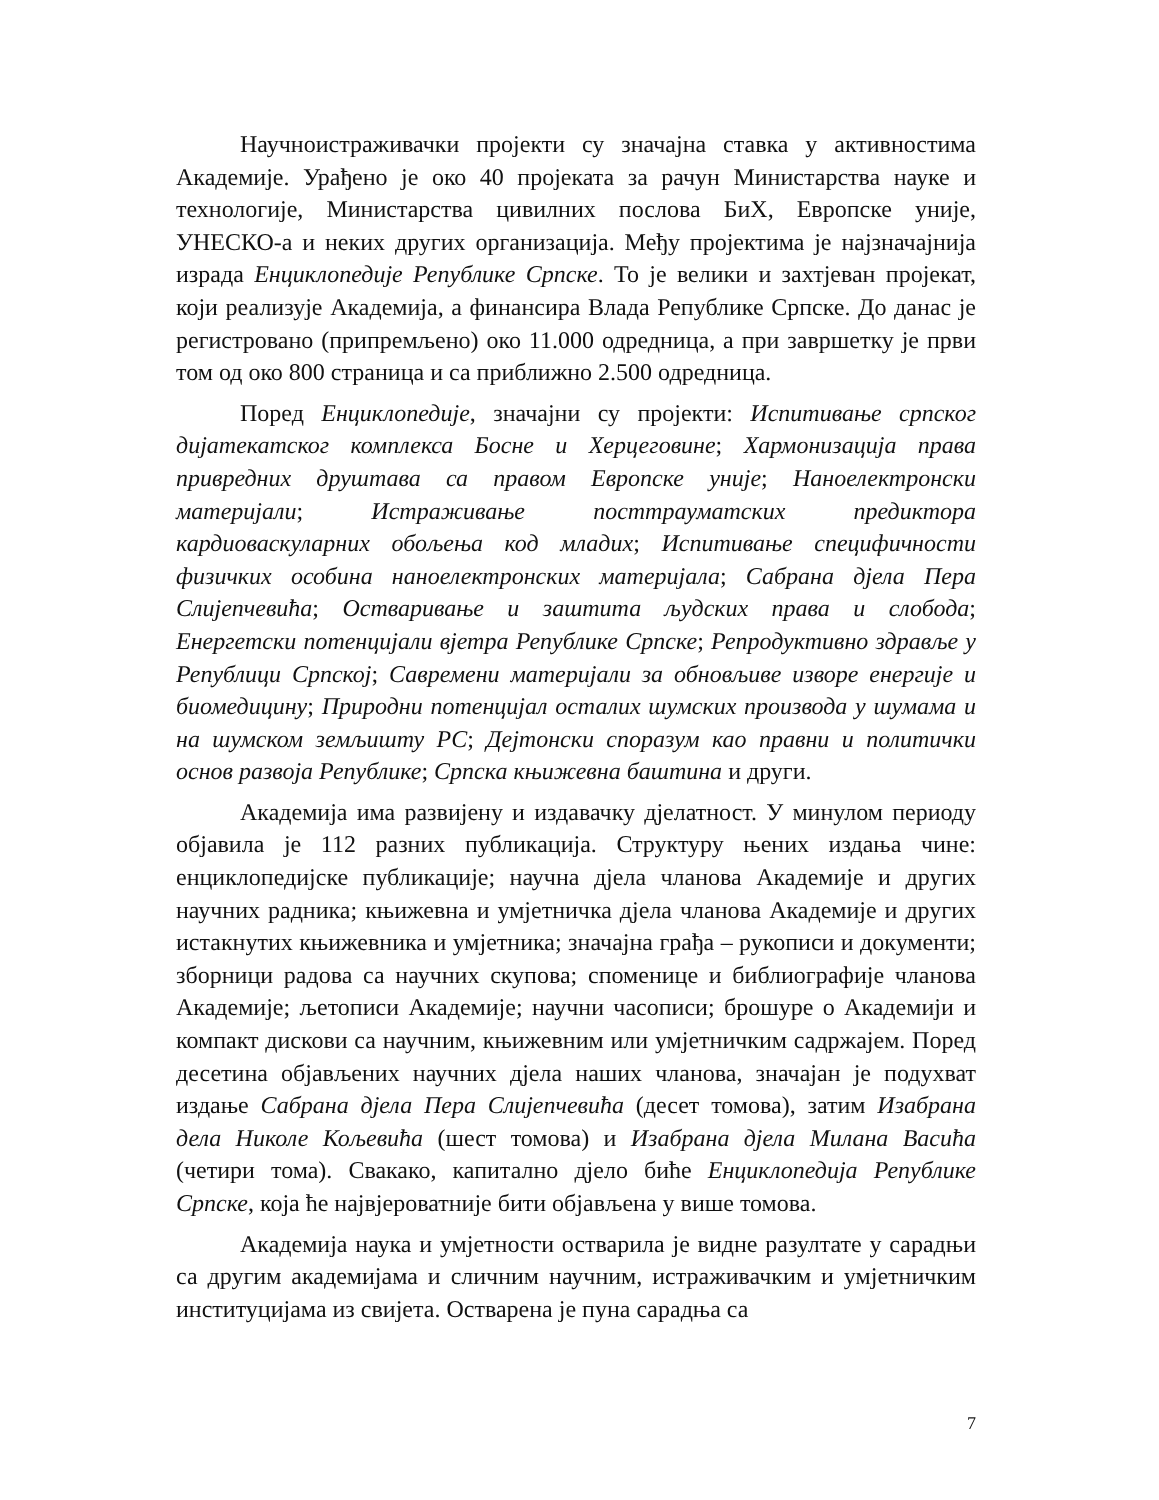Научноистраживачки пројекти су значајна ставка у активностима Академије. Урађено је око 40 пројеката за рачун Министарства науке и технологије, Министарства цивилних послова БиХ, Европске уније, УНЕСКО-а и неких других организација. Међу пројектима је најзначајнија израда Енциклопедије Републике Српске. То је велики и захтјеван пројекат, који реализује Академија, а финансира Влада Републике Српске. До данас је регистровано (припремљено) око 11.000 одредница, а при завршетку је први том од око 800 страница и са приближно 2.500 одредница.
Поред Енциклопедије, значајни су пројекти: Испитивање српског дијатекатског комплекса Босне и Херцеговине; Хармонизација права привредних друштава са правом Европске уније; Наноелектронски материјали; Истраживање посттрауматских предиктора кардиоваскуларних обољења код младих; Испитивање специфичности физичких особина наноелектронских материјала; Сабрана дјела Пера Слијепчевића; Остваривање и заштита људских права и слобода; Енергетски потенцијали вјетра Републике Српске; Репродуктивно здравље у Републици Српској; Савремени материјали за обновљиве изворе енергије и биомедицину; Природни потенцијал осталих шумских производа у шумама и на шумском земљишту РС; Дејтонски споразум као правни и политички основ развоја Републике; Српска књижевна баштина и други.
Академија има развијену и издавачку дјелатност. У минулом периоду објавила је 112 разних публикација. Структуру њених издања чине: енциклопедијске публикације; научна дјела чланова Академије и других научних радника; књижевна и умјетничка дјела чланова Академије и других истакнутих књижевника и умјетника; значајна грађа – рукописи и документи; зборници радова са научних скупова; споменице и библиографије чланова Академије; љетописи Академије; научни часописи; брошуре о Академији и компакт дискови са научним, књижевним или умјетничким садржајем. Поред десетина објављених научних дјела наших чланова, значајан је подухват издање Сабрана дјела Пера Слијепчевића (десет томова), затим Изабрана дела Николе Кољевића (шест томова) и Изабрана дјела Милана Васића (четири тома). Свакако, капитално дјело биће Енциклопедија Републике Српске, која ће највјероватније бити објављена у више томова.
Академија наука и умјетности остварила је видне разултате у сарадњи са другим академијама и сличним научним, истраживачким и умјетничким институцијама из свијета. Остварена је пуна сарадња са
7